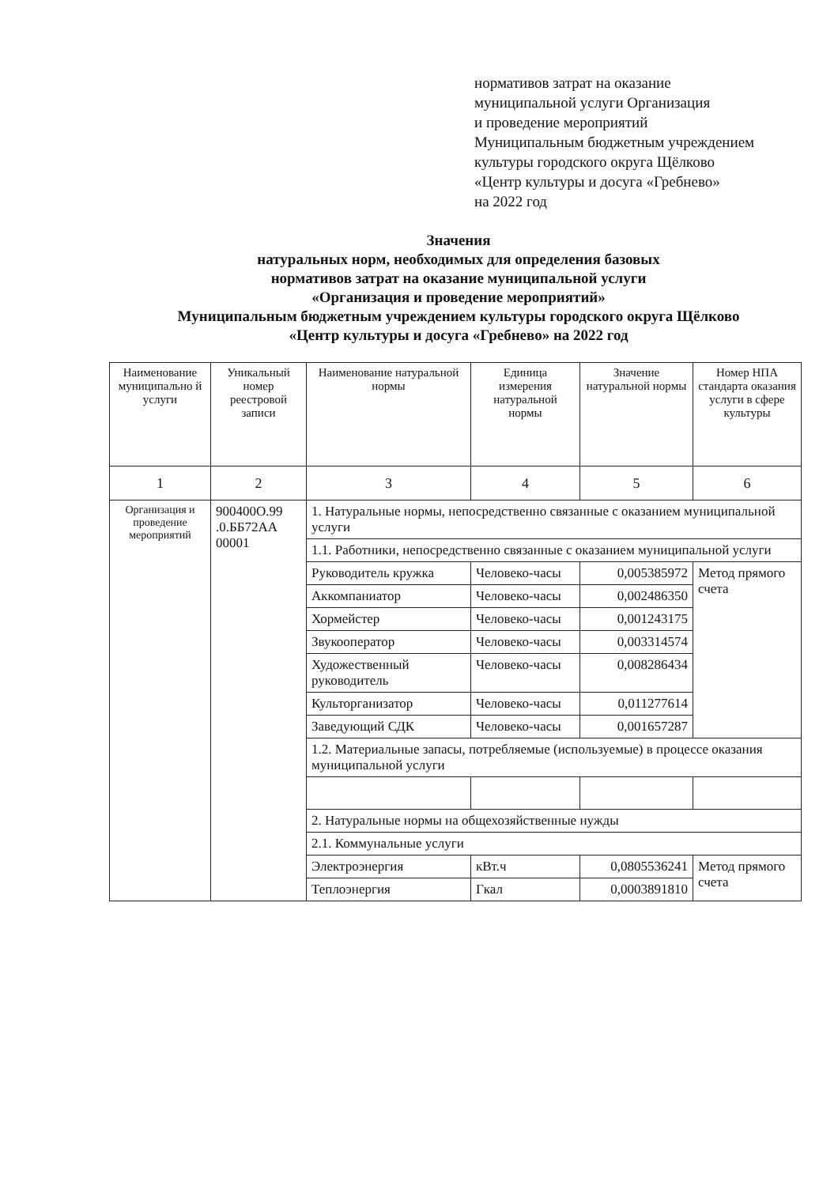нормативов затрат на оказание
муниципальной услуги Организация
и проведение мероприятий
Муниципальным бюджетным учреждением
культуры городского округа Щёлково
«Центр культуры и досуга «Гребнево»
на 2022 год
Значения
натуральных норм, необходимых для определения базовых
нормативов затрат на оказание муниципальной услуги
«Организация и проведение мероприятий»
Муниципальным бюджетным учреждением культуры городского округа Щёлково
«Центр культуры и досуга «Гребнево» на 2022 год
| Наименование муниципально й услуги | Уникальный номер реестровой записи | Наименование натуральной нормы | Единица измерения натуральной нормы | Значение натуральной нормы | Номер НПА стандарта оказания услуги в сфере культуры |
| --- | --- | --- | --- | --- | --- |
| 1 | 2 | 3 | 4 | 5 | 6 |
| Организация и проведение мероприятий | 900400О.99 .0.ББ72АА 00001 | 1. Натуральные нормы, непосредственно связанные с оказанием муниципальной услуги | | | |
| | | 1.1. Работники, непосредственно связанные с оказанием муниципальной услуги | | | |
| | | Руководитель кружка | Человеко-часы | 0,005385972 | Метод прямого счета |
| | | Аккомпаниатор | Человеко-часы | 0,002486350 | |
| | | Хормейстер | Человеко-часы | 0,001243175 | |
| | | Звукооператор | Человеко-часы | 0,003314574 | |
| | | Художественный руководитель | Человеко-часы | 0,008286434 | |
| | | Культорганизатор | Человеко-часы | 0,011277614 | |
| | | Заведующий СДК | Человеко-часы | 0,001657287 | |
| | | 1.2. Материальные запасы, потребляемые (используемые) в процессе оказания муниципальной услуги | | | |
| | | 2. Натуральные нормы на общехозяйственные нужды | | | |
| | | 2.1. Коммунальные услуги | | | |
| | | Электроэнергия | кВт.ч | 0,0805536241 | Метод прямого счета |
| | | Теплоэнергия | Гкал | 0,0003891810 | |